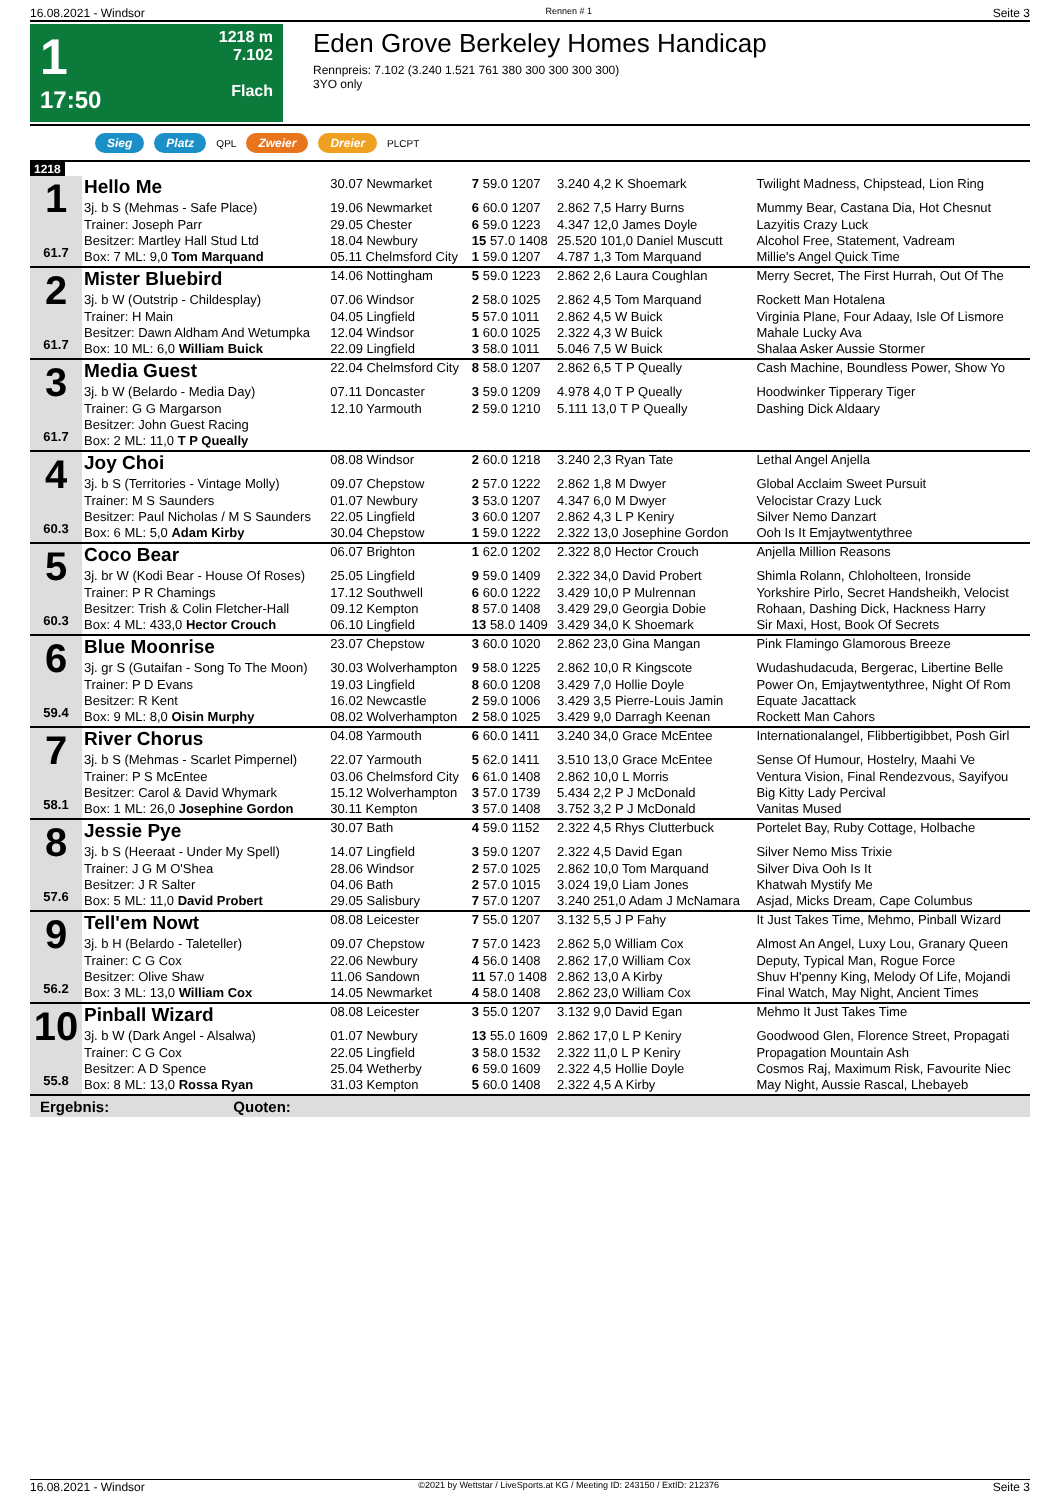16.08.2021 - Windsor Rennen # 1 Seite 3
1
17:50
1218 m
7.102
Flach
Eden Grove Berkeley Homes Handicap
Rennpreis: 7.102 (3.240 1.521 761 380 300 300 300 300)
3YO only
Sieg Platz QPL Zweier Dreier PLCPT
1218
| 1 61.7 | Hello Me | 30.07 Newmarket | 7 59.0 1207 | 3.240 4,2 K Shoemark | Twilight Madness, Chipstead, Lion Ring |
| | 3j. b S (Mehmas - Safe Place) | 19.06 Newmarket | 6 60.0 1207 | 2.862 7,5 Harry Burns | Mummy Bear, Castana Dia, Hot Chesnut |
| | Trainer: Joseph Parr | 29.05 Chester | 6 59.0 1223 | 4.347 12,0 James Doyle | Lazyitis Crazy Luck |
| | Besitzer: Martley Hall Stud Ltd | 18.04 Newbury | 15 57.0 1408 | 25.520 101,0 Daniel Muscutt | Alcohol Free, Statement, Vadream |
| | Box: 7 ML: 9,0 Tom Marquand | 05.11 Chelmsford City | 1 59.0 1207 | 4.787 1,3 Tom Marquand | Millie's Angel Quick Time |
| 2 61.7 | Mister Bluebird | 14.06 Nottingham | 5 59.0 1223 | 2.862 2,6 Laura Coughlan | Merry Secret, The First Hurrah, Out Of The |
| | 3j. b W (Outstrip - Childesplay) | 07.06 Windsor | 2 58.0 1025 | 2.862 4,5 Tom Marquand | Rockett Man Hotalena |
| | Trainer: H Main | 04.05 Lingfield | 5 57.0 1011 | 2.862 4,5 W Buick | Virginia Plane, Four Adaay, Isle Of Lismore |
| | Besitzer: Dawn Aldham And Wetumpka | 12.04 Windsor | 1 60.0 1025 | 2.322 4,3 W Buick | Mahale Lucky Ava |
| | Box: 10 ML: 6,0 William Buick | 22.09 Lingfield | 3 58.0 1011 | 5.046 7,5 W Buick | Shalaa Asker Aussie Stormer |
| 3 61.7 | Media Guest | 22.04 Chelmsford City | 8 58.0 1207 | 2.862 6,5 T P Queally | Cash Machine, Boundless Power, Show Yo |
| | 3j. b W (Belardo - Media Day) | 07.11 Doncaster | 3 59.0 1209 | 4.978 4,0 T P Queally | Hoodwinker Tipperary Tiger |
| | Trainer: G G Margarson | 12.10 Yarmouth | 2 59.0 1210 | 5.111 13,0 T P Queally | Dashing Dick Aldaary |
| | Besitzer: John Guest Racing | | | | |
| | Box: 2 ML: 11,0 T P Queally | | | | |
| 4 60.3 | Joy Choi | 08.08 Windsor | 2 60.0 1218 | 3.240 2,3 Ryan Tate | Lethal Angel Anjella |
| | 3j. b S (Territories - Vintage Molly) | 09.07 Chepstow | 2 57.0 1222 | 2.862 1,8 M Dwyer | Global Acclaim Sweet Pursuit |
| | Trainer: M S Saunders | 01.07 Newbury | 3 53.0 1207 | 4.347 6,0 M Dwyer | Velocistar Crazy Luck |
| | Besitzer: Paul Nicholas / M S Saunders | 22.05 Lingfield | 3 60.0 1207 | 2.862 4,3 L P Keniry | Silver Nemo Danzart |
| | Box: 6 ML: 5,0 Adam Kirby | 30.04 Chepstow | 1 59.0 1222 | 2.322 13,0 Josephine Gordon | Ooh Is It Emjaytwentythree |
| 5 60.3 | Coco Bear | 06.07 Brighton | 1 62.0 1202 | 2.322 8,0 Hector Crouch | Anjella Million Reasons |
| | 3j. br W (Kodi Bear - House Of Roses) | 25.05 Lingfield | 9 59.0 1409 | 2.322 34,0 David Probert | Shimla Rolann, Chloholteen, Ironside |
| | Trainer: P R Chamings | 17.12 Southwell | 6 60.0 1222 | 3.429 10,0 P Mulrennan | Yorkshire Pirlo, Secret Handsheikh, Velocist |
| | Besitzer: Trish & Colin Fletcher-Hall | 09.12 Kempton | 8 57.0 1408 | 3.429 29,0 Georgia Dobie | Rohaan, Dashing Dick, Hackness Harry |
| | Box: 4 ML: 433,0 Hector Crouch | 06.10 Lingfield | 13 58.0 1409 | 3.429 34,0 K Shoemark | Sir Maxi, Host, Book Of Secrets |
| 6 59.4 | Blue Moonrise | 23.07 Chepstow | 3 60.0 1020 | 2.862 23,0 Gina Mangan | Pink Flamingo Glamorous Breeze |
| | 3j. gr S (Gutaifan - Song To The Moon) | 30.03 Wolverhampton | 9 58.0 1225 | 2.862 10,0 R Kingscote | Wudashudacuda, Bergerac, Libertine Belle |
| | Trainer: P D Evans | 19.03 Lingfield | 8 60.0 1208 | 3.429 7,0 Hollie Doyle | Power On, Emjaytwentythree, Night Of Rom |
| | Besitzer: R Kent | 16.02 Newcastle | 2 59.0 1006 | 3.429 3,5 Pierre-Louis Jamin | Equate Jacattack |
| | Box: 9 ML: 8,0 Oisin Murphy | 08.02 Wolverhampton | 2 58.0 1025 | 3.429 9,0 Darragh Keenan | Rockett Man Cahors |
| 7 58.1 | River Chorus | 04.08 Yarmouth | 6 60.0 1411 | 3.240 34,0 Grace McEntee | Internationalangel, Flibbertigibbet, Posh Girl |
| | 3j. b S (Mehmas - Scarlet Pimpernel) | 22.07 Yarmouth | 5 62.0 1411 | 3.510 13,0 Grace McEntee | Sense Of Humour, Hostelry, Maahi Ve |
| | Trainer: P S McEntee | 03.06 Chelmsford City | 6 61.0 1408 | 2.862 10,0 L Morris | Ventura Vision, Final Rendezvous, Sayifyou |
| | Besitzer: Carol & David Whymark | 15.12 Wolverhampton | 3 57.0 1739 | 5.434 2,2 P J McDonald | Big Kitty Lady Percival |
| | Box: 1 ML: 26,0 Josephine Gordon | 30.11 Kempton | 3 57.0 1408 | 3.752 3,2 P J McDonald | Vanitas Mused |
| 8 57.6 | Jessie Pye | 30.07 Bath | 4 59.0 1152 | 2.322 4,5 Rhys Clutterbuck | Portelet Bay, Ruby Cottage, Holbache |
| | 3j. b S (Heeraat - Under My Spell) | 14.07 Lingfield | 3 59.0 1207 | 2.322 4,5 David Egan | Silver Nemo Miss Trixie |
| | Trainer: J G M O'Shea | 28.06 Windsor | 2 57.0 1025 | 2.862 10,0 Tom Marquand | Silver Diva Ooh Is It |
| | Besitzer: J R Salter | 04.06 Bath | 2 57.0 1015 | 3.024 19,0 Liam Jones | Khatwah Mystify Me |
| | Box: 5 ML: 11,0 David Probert | 29.05 Salisbury | 7 57.0 1207 | 3.240 251,0 Adam J McNamara | Asjad, Micks Dream, Cape Columbus |
| 9 56.2 | Tell'em Nowt | 08.08 Leicester | 7 55.0 1207 | 3.132 5,5 J P Fahy | It Just Takes Time, Mehmo, Pinball Wizard |
| | 3j. b H (Belardo - Taleteller) | 09.07 Chepstow | 7 57.0 1423 | 2.862 5,0 William Cox | Almost An Angel, Luxy Lou, Granary Queen |
| | Trainer: C G Cox | 22.06 Newbury | 4 56.0 1408 | 2.862 17,0 William Cox | Deputy, Typical Man, Rogue Force |
| | Besitzer: Olive Shaw | 11.06 Sandown | 11 57.0 1408 | 2.862 13,0 A Kirby | Shuv H'penny King, Melody Of Life, Mojandi |
| | Box: 3 ML: 13,0 William Cox | 14.05 Newmarket | 4 58.0 1408 | 2.862 23,0 William Cox | Final Watch, May Night, Ancient Times |
| 10 55.8 | Pinball Wizard | 08.08 Leicester | 3 55.0 1207 | 3.132 9,0 David Egan | Mehmo It Just Takes Time |
| | 3j. b W (Dark Angel - Alsalwa) | 01.07 Newbury | 13 55.0 1609 | 2.862 17,0 L P Keniry | Goodwood Glen, Florence Street, Propagati |
| | Trainer: C G Cox | 22.05 Lingfield | 3 58.0 1532 | 2.322 11,0 L P Keniry | Propagation Mountain Ash |
| | Besitzer: A D Spence | 25.04 Wetherby | 6 59.0 1609 | 2.322 4,5 Hollie Doyle | Cosmos Raj, Maximum Risk, Favourite Niec |
| | Box: 8 ML: 13,0 Rossa Ryan | 31.03 Kempton | 5 60.0 1408 | 2.322 4,5 A Kirby | May Night, Aussie Rascal, Lhebayeb |
Ergebnis: Quoten:
16.08.2021 - Windsor ©2021 by Wettstar / LiveSports.at KG / Meeting ID: 243150 / ExtID: 212376 Seite 3